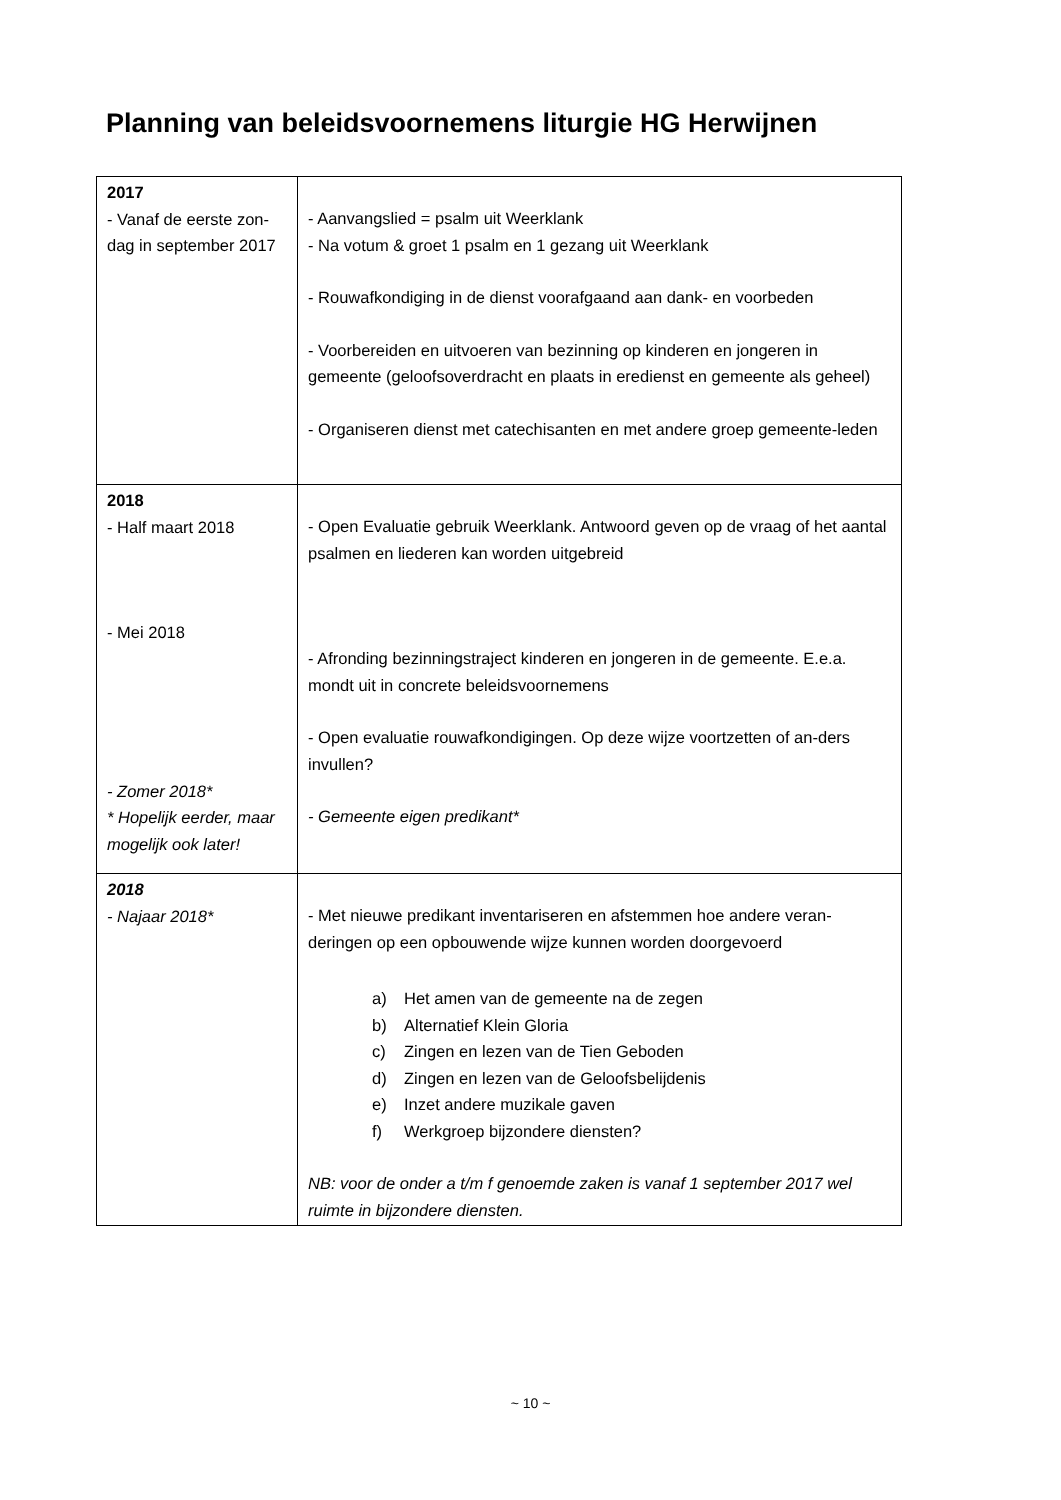Planning van beleidsvoornemens liturgie HG Herwijnen
| 2017 - Vanaf de eerste zon-dag in september 2017 | - Aanvangslied = psalm uit Weerklank - Na votum & groet 1 psalm en 1 gezang uit Weerklank - Rouwafkondiging in de dienst voorafgaand aan dank- en voorbeden - Voorbereiden en uitvoeren van bezinning op kinderen en jongeren in gemeente (geloofsoverdracht en plaats in eredienst en gemeente als geheel) - Organiseren dienst met catechisanten en met andere groep gemeente-leden |
| 2018 - Half maart 2018 - Mei 2018 - Zomer 2018* * Hopelijk eerder, maar mogelijk ook later! | - Open Evaluatie gebruik Weerklank. Antwoord geven op de vraag of het aantal psalmen en liederen kan worden uitgebreid - Afronding bezinningstraject kinderen en jongeren in de gemeente. E.e.a. mondt uit in concrete beleidsvoornemens - Open evaluatie rouwafkondigingen. Op deze wijze voortzetten of an-ders invullen? - Gemeente eigen predikant* |
| 2018 - Najaar 2018* | - Met nieuwe predikant inventariseren en afstemmen hoe andere veran-deringen op een opbouwende wijze kunnen worden doorgevoerd a) Het amen van de gemeente na de zegen b) Alternatief Klein Gloria c) Zingen en lezen van de Tien Geboden d) Zingen en lezen van de Geloofsbelijdenis e) Inzet andere muzikale gaven f) Werkgroep bijzondere diensten? NB: voor de onder a t/m f genoemde zaken is vanaf 1 september 2017 wel ruimte in bijzondere diensten. |
~ 10 ~